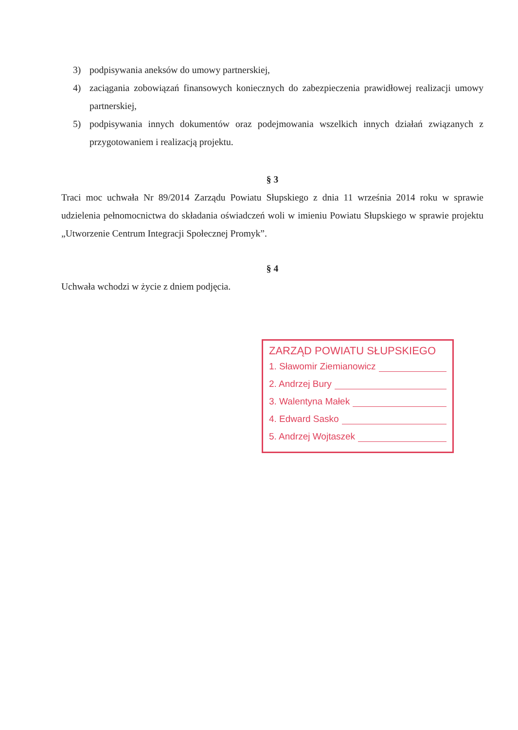3) podpisywania aneksów do umowy partnerskiej,
4) zaciągania zobowiązań finansowych koniecznych do zabezpieczenia prawidłowej realizacji umowy partnerskiej,
5) podpisywania innych dokumentów oraz podejmowania wszelkich innych działań związanych z przygotowaniem i realizacją projektu.
§ 3
Traci moc uchwała Nr 89/2014 Zarządu Powiatu Słupskiego z dnia 11 września 2014 roku w sprawie udzielenia pełnomocnictwa do składania oświadczeń woli w imieniu Powiatu Słupskiego w sprawie projektu „Utworzenie Centrum Integracji Społecznej Promyk”.
§ 4
Uchwała wchodzi w życie z dniem podjęcia.
ZARZĄD POWIATU SŁUPSKIEGO
1. Sławomir Ziemianowicz
2. Andrzej Bury
3. Walentyna Małek
4. Edward Sasko
5. Andrzej Wojtaszek